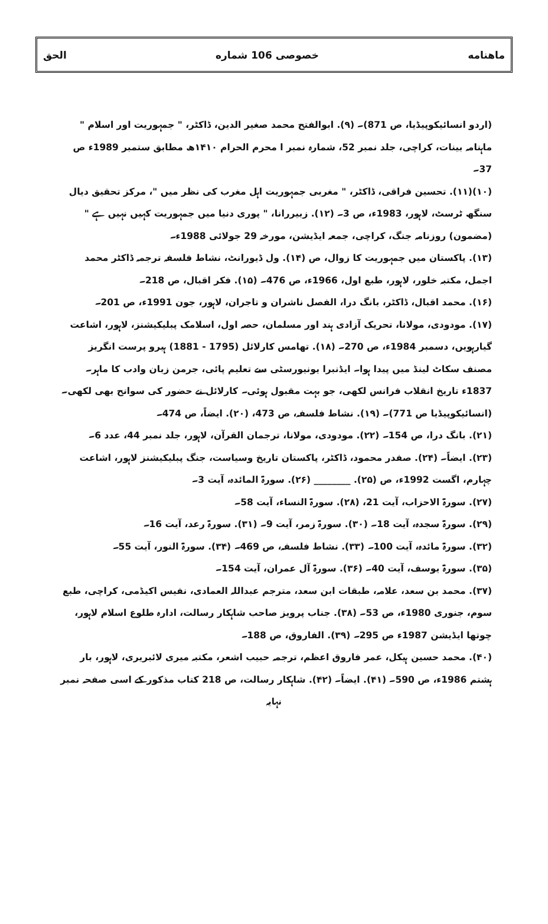ماهنامه خصوصی 106 شماره الحق
(اردو انسائیکوپیڈیا، ص 871)۔ (۹). ابوالفتح محمد صغیر الدین، ڈاکٹر، " جمہوریت اور اسلام " ماہنامہ بینات، کراچی، جلد نمبر 52، شمارہ نمبر ا محرم الحرام ۱۴۱۰ھ مطابق ستمبر 1989ء ص 37۔
(۱۰)(۱۱). تحسین فراقی، ڈاکٹر، " مغربی جمہوریت اہل مغرب کی نظر میں "، مرکز تحقیق دیال سنگھ ٹرسٹ، لاہور، 1983ء، ص 3۔ (۱۲). زبیررانا، " پوری دنیا میں جمہوریت کہیں نہیں ہے " (مضمون) روزنامہ جنگ، کراچی، جمعہ ایڈیشن، مورخہ 29 جولائی 1988ء۔
(۱۳). پاکستان میں جمہوریت کا زوال، ص (۱۴). ول ڈیورانٹ، نشاط فلسفہ ترجمہ ڈاکٹر محمد اجمل، مکتبہ خلور، لاہور، طبع اول، 1966ء، ص 476۔ (۱۵). فکر اقبال، ص 218۔
(۱۶). محمد اقبال، ڈاکٹر، بانگ درا، الفصل ناشران و تاجران، لاہور، جون 1991ء، ص 201۔
(۱۷). مودودی، مولانا، تحریک آزادی ہند اور مسلمان، حصہ اول، اسلامک پبلیکیشنز، لاہور، اشاعت گیارہویں، دسمبر 1984ء، ص 270۔ (۱۸). تھامس کارلائل (1795 - 1881) ہیرو پرست انگریز مصنف سکاٹ لینڈ میں پیدا ہوا۔ ایڈنبرا یونیورسٹی سے تعلیم پائی، جرمن زبان وادب کا ماہر۔ 1837ء تاریخ انقلاب فرانس لکھی، جو بہت مقبول ہوئی۔ کارلائل نے حضور کی سوانح بھی لکھی۔
(انسائیکوپیڈیا ص 771)۔ (۱۹). نشاط فلسفہ، ص 473، (۲۰). ایضاً، ص 474۔
(۲۱). بانگ درا، ص 154۔ (۲۲). مودودی، مولانا، ترجمان القرآن، لاہور، جلد نمبر 44، عدد 6۔
(۲۳). ایضاً۔ (۲۴). صفدر محمود، ڈاکٹر، پاکستان تاریخ وسیاست، جنگ پبلیکیشنز لاہور، اشاعت چہارم، اگست 1992ء، ص (۲۵). ________ (۲۶). سورۃ المائدہ، آیت 3۔
(۲۷). سورۃ الاحزاب، آیت 21، (۲۸). سورۃ النساء، آیت 58۔
(۲۹). سورۃ سجدہ، آیت 18۔ (۳۰). سورۃ زمر، آیت 9۔ (۳۱). سورۃ رعد، آیت 16۔
(۳۲). سورۃ مائدہ، آیت 100۔ (۳۳). نشاط فلسفہ، ص 469۔ (۳۴). سورۃ النور، آیت 55۔
(۳۵). سورۃ یوسف، آیت 40۔ (۳۶). سورۃ آل عمران، آیت 154۔
(۳۷). محمد بن سعد، علامہ، طبقات ابن سعد، مترجم عبداللہ العمادی، نفیس اکیڈمی، کراچی، طبع سوم، جنوری 1980ء، ص 53۔ (۳۸). جناب پرویز صاحب شاہکار رسالت، ادارہ طلوع اسلام لاہور، چوتھا ایڈیشن 1987ء ص 295۔ (۳۹). الفاروق، ص 188۔
(۴۰). محمد حسین ہیکل، عمر فاروق اعظم، ترجمہ حبیب اشعر، مکتبہ میری لائبریری، لاہور، بار ہشتم 1986ء، ص 590۔ (۴۱). ایضاً۔ (۴۲). شاہکار رسالت، ص 218 کتاب مذکور کے اسی صفحہ نمبر
نہایہ